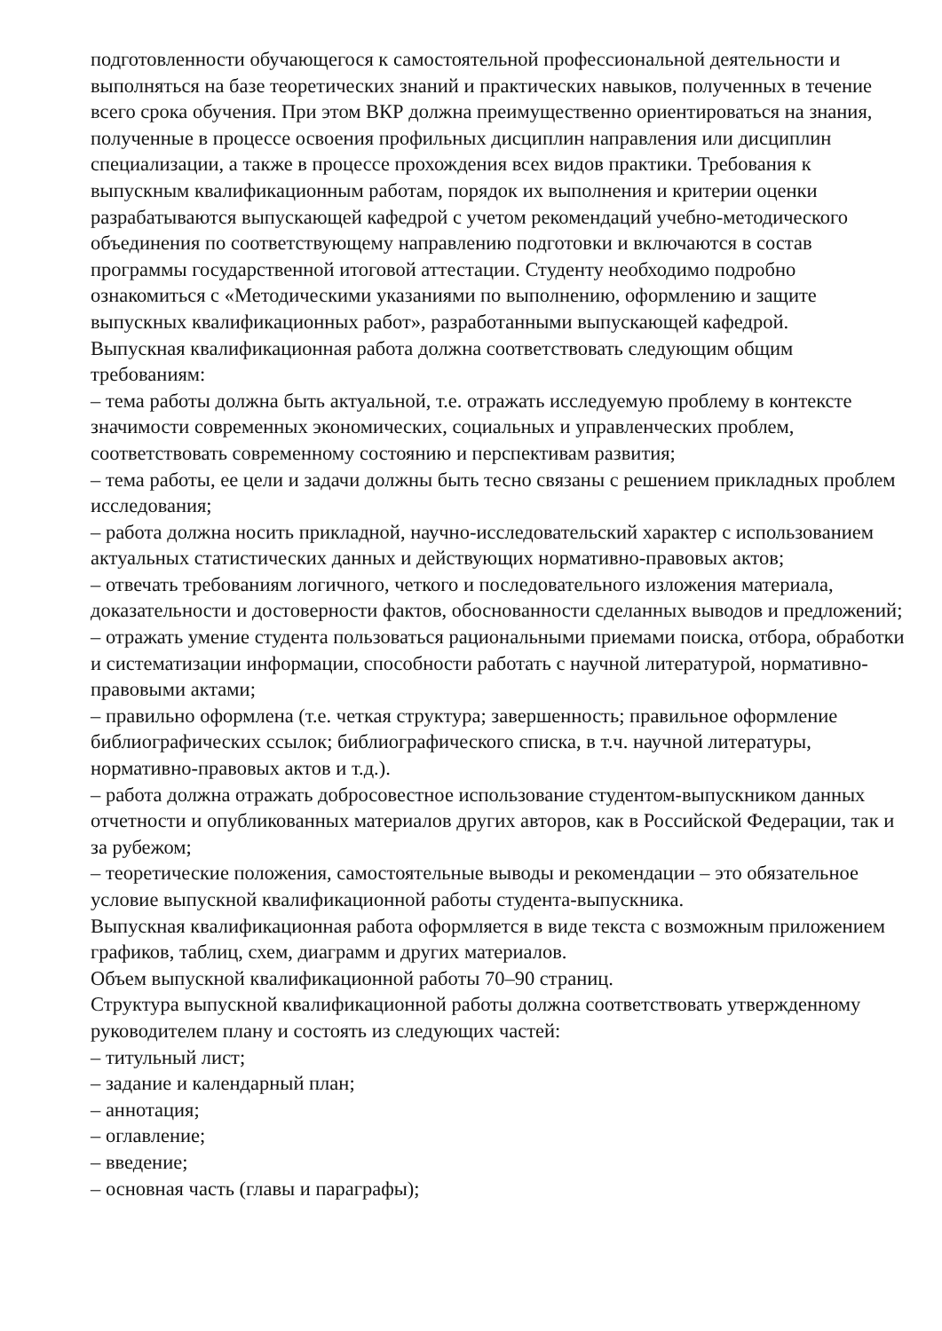подготовленности обучающегося к самостоятельной профессиональной деятельности и выполняться на базе теоретических знаний и практических навыков, полученных в течение всего срока обучения. При этом ВКР должна преимущественно ориентироваться на знания, полученные в процессе освоения профильных дисциплин направления или дисциплин специализации, а также в процессе прохождения всех видов практики. Требования к выпускным квалификационным работам, порядок их выполнения и критерии оценки разрабатываются выпускающей кафедрой с учетом рекомендаций учебно-методического объединения по соответствующему направлению подготовки и включаются в состав программы государственной итоговой аттестации. Студенту необходимо подробно ознакомиться с «Методическими указаниями по выполнению, оформлению и защите выпускных квалификационных работ», разработанными выпускающей кафедрой.
Выпускная квалификационная работа должна соответствовать следующим общим требованиям:
– тема работы должна быть актуальной, т.е. отражать исследуемую проблему в контексте значимости современных экономических, социальных и управленческих проблем, соответствовать современному состоянию и перспективам развития;
– тема работы, ее цели и задачи должны быть тесно связаны с решением прикладных проблем исследования;
– работа должна носить прикладной, научно-исследовательский характер с использованием актуальных статистических данных и действующих нормативно-правовых актов;
– отвечать требованиям логичного, четкого и последовательного изложения материала, доказательности и достоверности фактов, обоснованности сделанных выводов и предложений;
– отражать умение студента пользоваться рациональными приемами поиска, отбора, обработки и систематизации информации, способности работать с научной литературой, нормативно-правовыми актами;
– правильно оформлена (т.е. четкая структура; завершенность; правильное оформление библиографических ссылок; библиографического списка, в т.ч. научной литературы, нормативно-правовых актов и т.д.).
– работа должна отражать добросовестное использование студентом-выпускником данных отчетности и опубликованных материалов других авторов, как в Российской Федерации, так и за рубежом;
– теоретические положения, самостоятельные выводы и рекомендации – это обязательное условие выпускной квалификационной работы студента-выпускника.
Выпускная квалификационная работа оформляется в виде текста с возможным приложением графиков, таблиц, схем, диаграмм и других материалов.
Объем выпускной квалификационной работы 70–90 страниц.
Структура выпускной квалификационной работы должна соответствовать утвержденному руководителем плану и состоять из следующих частей:
– титульный лист;
– задание и календарный план;
– аннотация;
– оглавление;
– введение;
– основная часть (главы и параграфы);